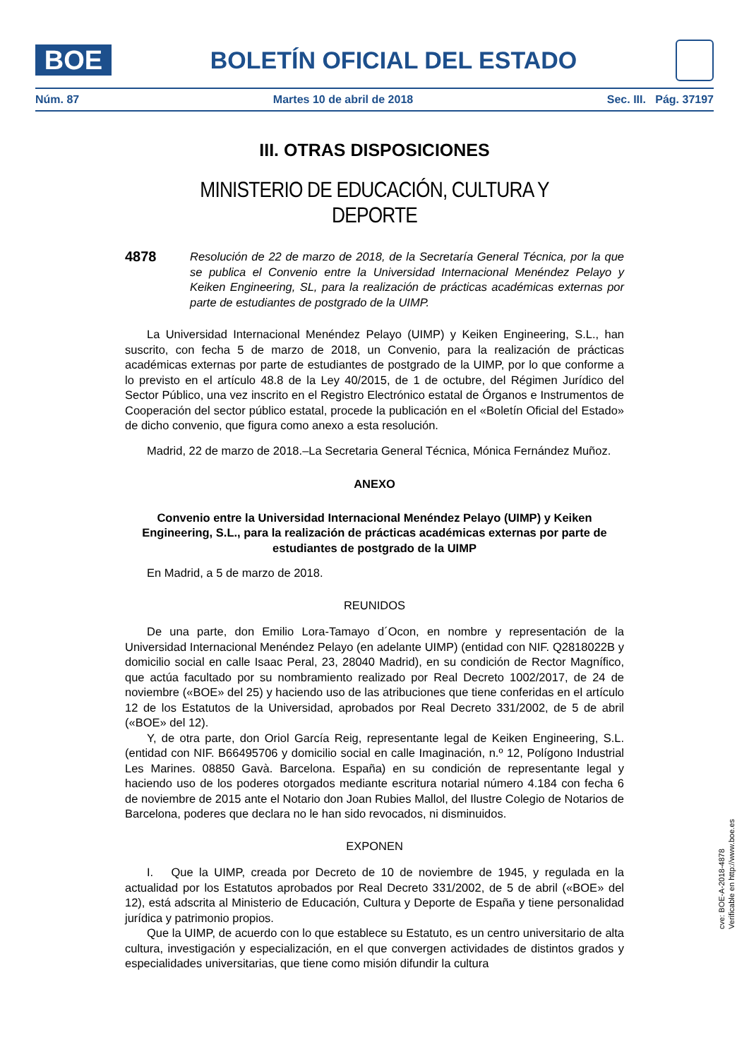BOE
BOLETÍN OFICIAL DEL ESTADO
Núm. 87 Martes 10 de abril de 2018 Sec. III. Pág. 37197
III. OTRAS DISPOSICIONES
MINISTERIO DE EDUCACIÓN, CULTURA Y DEPORTE
4878
Resolución de 22 de marzo de 2018, de la Secretaría General Técnica, por la que se publica el Convenio entre la Universidad Internacional Menéndez Pelayo y Keiken Engineering, SL, para la realización de prácticas académicas externas por parte de estudiantes de postgrado de la UIMP.
La Universidad Internacional Menéndez Pelayo (UIMP) y Keiken Engineering, S.L., han suscrito, con fecha 5 de marzo de 2018, un Convenio, para la realización de prácticas académicas externas por parte de estudiantes de postgrado de la UIMP, por lo que conforme a lo previsto en el artículo 48.8 de la Ley 40/2015, de 1 de octubre, del Régimen Jurídico del Sector Público, una vez inscrito en el Registro Electrónico estatal de Órganos e Instrumentos de Cooperación del sector público estatal, procede la publicación en el «Boletín Oficial del Estado» de dicho convenio, que figura como anexo a esta resolución.
Madrid, 22 de marzo de 2018.–La Secretaria General Técnica, Mónica Fernández Muñoz.
ANEXO
Convenio entre la Universidad Internacional Menéndez Pelayo (UIMP) y Keiken Engineering, S.L., para la realización de prácticas académicas externas por parte de estudiantes de postgrado de la UIMP
En Madrid, a 5 de marzo de 2018.
REUNIDOS
De una parte, don Emilio Lora-Tamayo d´Ocon, en nombre y representación de la Universidad Internacional Menéndez Pelayo (en adelante UIMP) (entidad con NIF. Q2818022B y domicilio social en calle Isaac Peral, 23, 28040 Madrid), en su condición de Rector Magnífico, que actúa facultado por su nombramiento realizado por Real Decreto 1002/2017, de 24 de noviembre («BOE» del 25) y haciendo uso de las atribuciones que tiene conferidas en el artículo 12 de los Estatutos de la Universidad, aprobados por Real Decreto 331/2002, de 5 de abril («BOE» del 12).
Y, de otra parte, don Oriol García Reig, representante legal de Keiken Engineering, S.L. (entidad con NIF. B66495706 y domicilio social en calle Imaginación, n.º 12, Polígono Industrial Les Marines. 08850 Gavà. Barcelona. España) en su condición de representante legal y haciendo uso de los poderes otorgados mediante escritura notarial número 4.184 con fecha 6 de noviembre de 2015 ante el Notario don Joan Rubies Mallol, del Ilustre Colegio de Notarios de Barcelona, poderes que declara no le han sido revocados, ni disminuidos.
EXPONEN
I. Que la UIMP, creada por Decreto de 10 de noviembre de 1945, y regulada en la actualidad por los Estatutos aprobados por Real Decreto 331/2002, de 5 de abril («BOE» del 12), está adscrita al Ministerio de Educación, Cultura y Deporte de España y tiene personalidad jurídica y patrimonio propios.
Que la UIMP, de acuerdo con lo que establece su Estatuto, es un centro universitario de alta cultura, investigación y especialización, en el que convergen actividades de distintos grados y especialidades universitarias, que tiene como misión difundir la cultura
cve: BOE-A-2018-4878
Verificable en http://www.boe.es